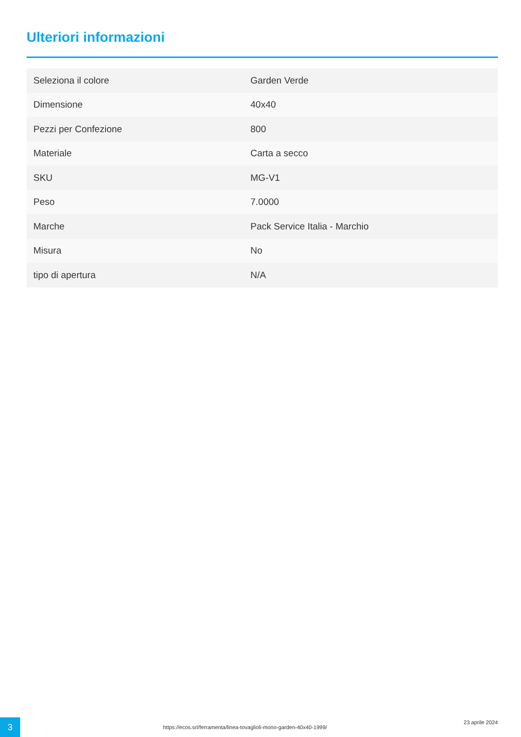Ulteriori informazioni
| Seleziona il colore | Garden Verde |
| Dimensione | 40x40 |
| Pezzi per Confezione | 800 |
| Materiale | Carta a secco |
| SKU | MG-V1 |
| Peso | 7.0000 |
| Marche | Pack Service Italia - Marchio |
| Misura | No |
| tipo di apertura | N/A |
3
https://ecos.srl/ferramenta/linea-tovaglioli-mono-garden-40x40-1999/
23 aprile 2024